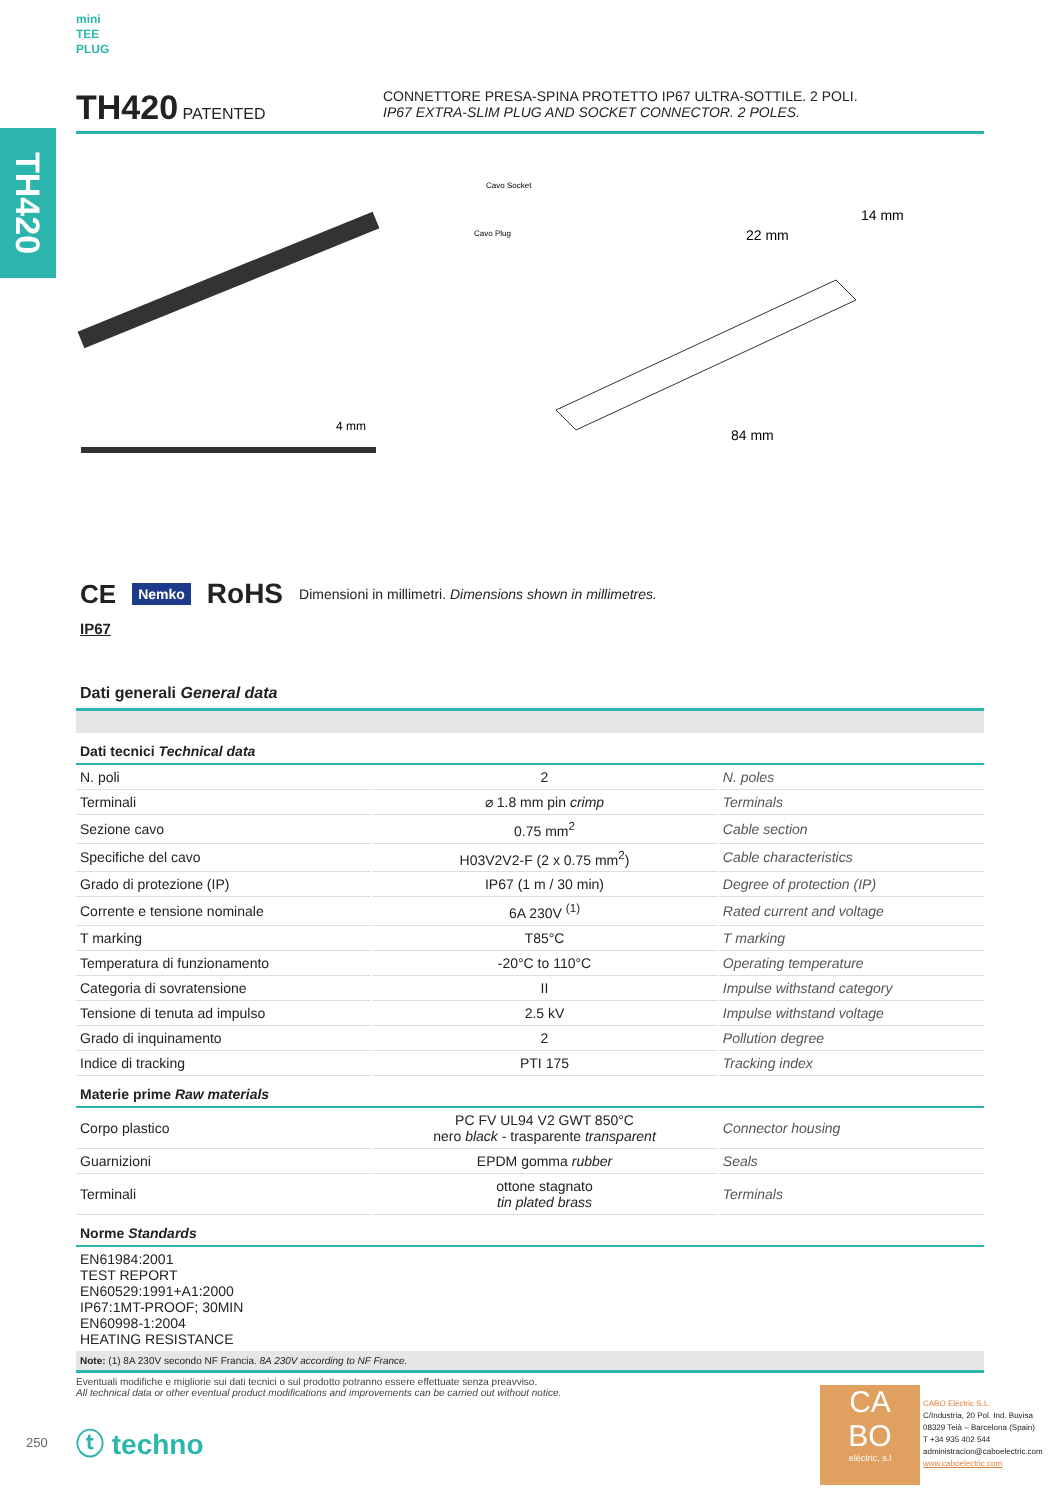TH420
mini
TEE
PLUG
TH420 PATENTED CONNETTORE PRESA-SPINA PROTETTO IP67 ULTRA-SOTTILE. 2 POLI.
IP67 EXTRA-SLIM PLUG AND SOCKET CONNECTOR. 2 POLES.
4 mm
Cavo Socket
Cavo Plug
22 mm
14 mm
84 mm
CE Nemko RoHS Dimensioni in millimetri. Dimensions shown in millimetres.
IP67
Dati generali General data
| Dati tecnici Technical data | | |
| N. poli | 2 | N. poles |
| Terminali | ⌀ 1.8 mm pin crimp | Terminals |
| Sezione cavo | 0.75 mm<sup>2</sup> | Cable section |
| Specifiche del cavo | H03V2V2-F (2 x 0.75 mm<sup>2</sup>) | Cable characteristics |
| Grado di protezione (IP) | IP67 (1 m / 30 min) | Degree of protection (IP) |
| Corrente e tensione nominale | 6A 230V <sup>(1)</sup> | Rated current and voltage |
| T marking | T85°C | T marking |
| Temperatura di funzionamento | -20°C to 110°C | Operating temperature |
| Categoria di sovratensione | II | Impulse withstand category |
| Tensione di tenuta ad impulso | 2.5 kV | Impulse withstand voltage |
| Grado di inquinamento | 2 | Pollution degree |
| Indice di tracking | PTI 175 | Tracking index |
| Materie prime Raw materials | | |
| Corpo plastico | PC FV UL94 V2 GWT 850°C nero black - trasparente transparent | Connector housing |
| Guarnizioni | EPDM gomma rubber | Seals |
| Terminali | ottone stagnato tin plated brass | Terminals |
| Norme Standards | | |
| EN61984:2001 TEST REPORT EN60529:1991+A1:2000 IP67:1MT-PROOF; 30MIN EN60998-1:2004 HEATING RESISTANCE | | |
| Note: (1) 8A 230V secondo NF Francia. 8A 230V according to NF France. | | |
Eventuali modifiche e migliorie sui dati tecnici o sul prodotto potranno essere effettuate senza preavviso.
All technical data or other eventual product modifications and improvements can be carried out without notice.
250 ⓣ techno
CA
BO
eléctric, s.l
CABO Elèctric S.L.
C/Industria, 20 Pol. Ind. Buvisa
08329 Teià – Barcelona (Spain)
T +34 935 402 544
administracion@caboelectric.com
www.caboelectric.com